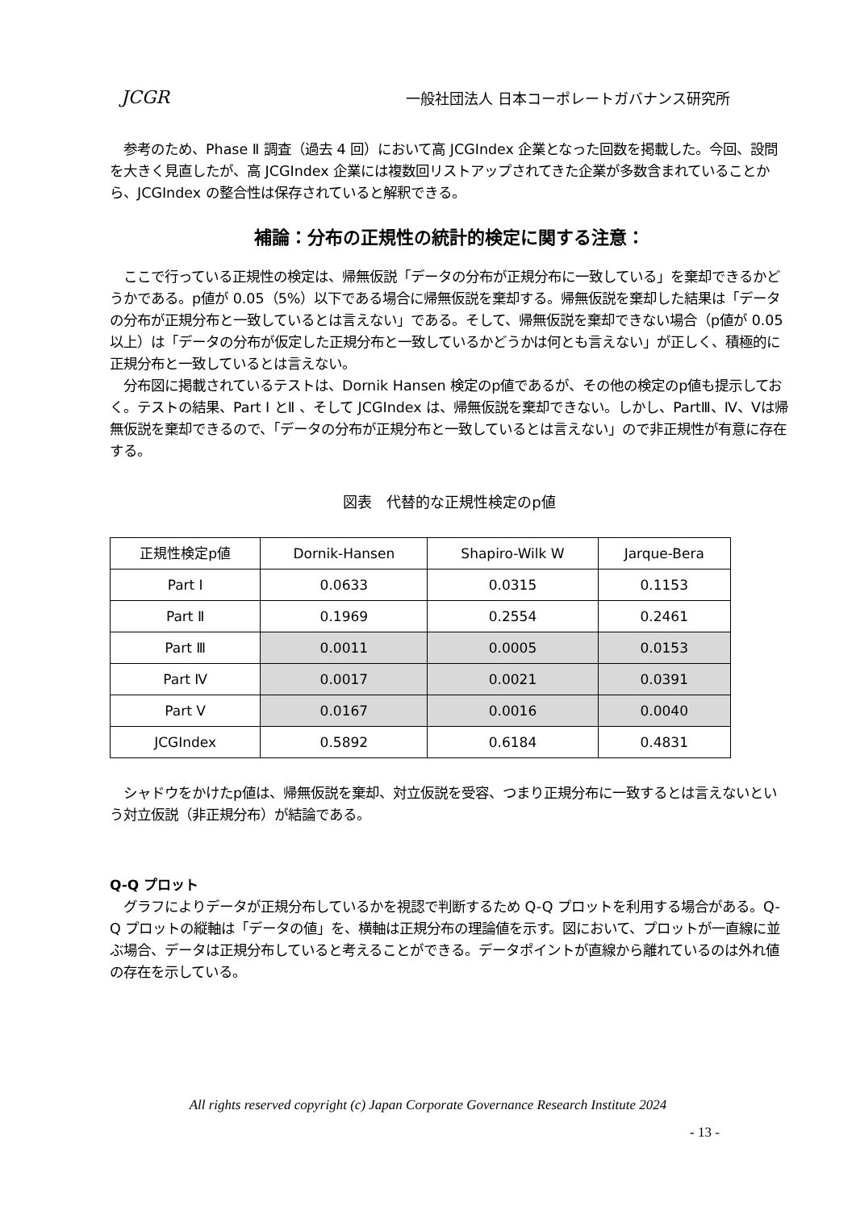JCGR 一般社団法人 日本コーポレートガバナンス研究所
　参考のため、Phase Ⅱ 調査（過去 4 回）において高 JCGIndex 企業となった回数を掲載した。今回、設問を大きく見直したが、高 JCGIndex 企業には複数回リストアップされてきた企業が多数含まれていることから、JCGIndex の整合性は保存されていると解釈できる。
補論：分布の正規性の統計的検定に関する注意：
　ここで行っている正規性の検定は、帰無仮説「データの分布が正規分布に一致している」を棄却できるかどうかである。p値が 0.05（5%）以下である場合に帰無仮説を棄却する。帰無仮説を棄却した結果は「データの分布が正規分布と一致しているとは言えない」である。そして、帰無仮説を棄却できない場合（p値が 0.05 以上）は「データの分布が仮定した正規分布と一致しているかどうかは何とも言えない」が正しく、積極的に正規分布と一致しているとは言えない。
　分布図に掲載されているテストは、Dornik Hansen 検定のp値であるが、その他の検定のp値も提示しておく。テストの結果、Part Ⅰ とⅡ 、そして JCGIndex は、帰無仮説を棄却できない。しかし、PartⅢ、Ⅳ、Ⅴは帰無仮説を棄却できるので、「データの分布が正規分布と一致しているとは言えない」ので非正規性が有意に存在する。
図表　代替的な正規性検定のp値
| 正規性検定p値 | Dornik-Hansen | Shapiro-Wilk W | Jarque-Bera |
| --- | --- | --- | --- |
| Part Ⅰ | 0.0633 | 0.0315 | 0.1153 |
| Part Ⅱ | 0.1969 | 0.2554 | 0.2461 |
| Part Ⅲ | 0.0011 | 0.0005 | 0.0153 |
| Part Ⅳ | 0.0017 | 0.0021 | 0.0391 |
| Part Ⅴ | 0.0167 | 0.0016 | 0.0040 |
| JCGIndex | 0.5892 | 0.6184 | 0.4831 |
　シャドウをかけたp値は、帰無仮説を棄却、対立仮説を受容、つまり正規分布に一致するとは言えないという対立仮説（非正規分布）が結論である。
Q-Q プロット
　グラフによりデータが正規分布しているかを視認で判断するため Q-Q プロットを利用する場合がある。Q-Q プロットの縦軸は「データの値」を、横軸は正規分布の理論値を示す。図において、プロットが一直線に並ぶ場合、データは正規分布していると考えることができる。データポイントが直線から離れているのは外れ値の存在を示している。
All rights reserved copyright (c) Japan Corporate Governance Research Institute 2024
- 13 -